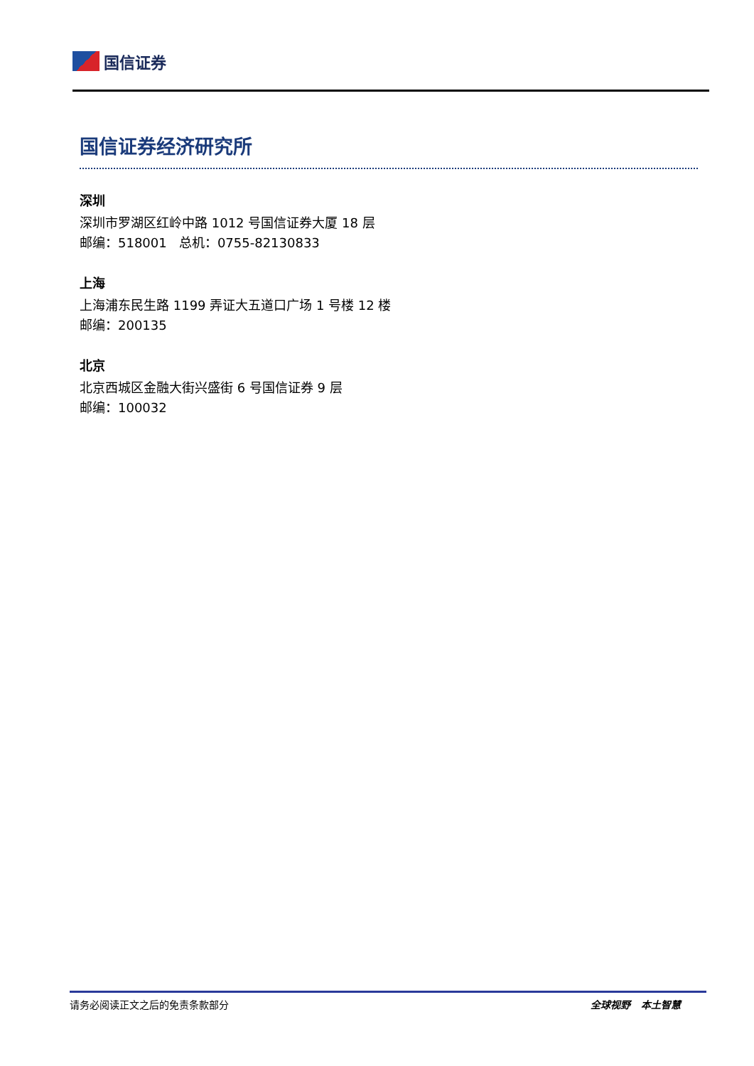国信证券
国信证券经济研究所
深圳
深圳市罗湖区红岭中路 1012 号国信证券大厦 18 层
邮编：518001 总机：0755-82130833
上海
上海浦东民生路 1199 弄证大五道口广场 1 号楼 12 楼
邮编：200135
北京
北京西城区金融大街兴盛街 6 号国信证券 9 层
邮编：100032
请务必阅读正文之后的免责条款部分 全球视野 本土智慧